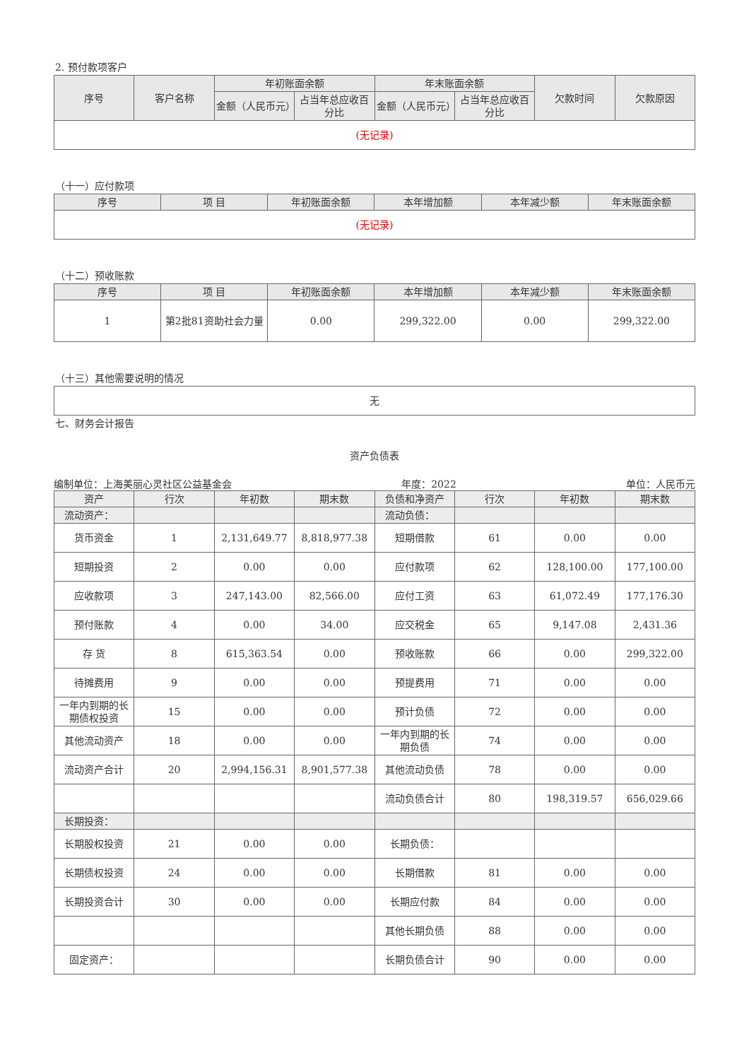2. 预付款项客户
| 序号 | 客户名称 | 年初账面余额 | | 年末账面余额 | | 欠款时间 | 欠款原因 |
| --- | --- | --- | --- | --- | --- | --- | --- |
| | | 金额（人民币元） | 占当年总应收百分比 | 金额（人民币元） | 占当年总应收百分比 | | |
| (无记录) | | | | | | | |
（十一）应付款项
| 序号 | 项 目 | 年初账面余额 | 本年增加额 | 本年减少额 | 年末账面余额 |
| --- | --- | --- | --- | --- | --- |
| (无记录) | | | | | |
（十二）预收账款
| 序号 | 项 目 | 年初账面余额 | 本年增加额 | 本年减少额 | 年末账面余额 |
| --- | --- | --- | --- | --- | --- |
| 1 | 第2批81资助社会力量 | 0.00 | 299,322.00 | 0.00 | 299,322.00 |
（十三）其他需要说明的情况
| 无 |
七、财务会计报告
资产负债表
编制单位：上海美丽心灵社区公益基金会 年度：2022 单位：人民币元
| 资产 | 行次 | 年初数 | 期末数 | 负债和净资产 | 行次 | 年初数 | 期末数 |
| 流动资产： | | | | 流动负债： | | | |
| 货币资金 | 1 | 2,131,649.77 | 8,818,977.38 | 短期借款 | 61 | 0.00 | 0.00 |
| 短期投资 | 2 | 0.00 | 0.00 | 应付款项 | 62 | 128,100.00 | 177,100.00 |
| 应收款项 | 3 | 247,143.00 | 82,566.00 | 应付工资 | 63 | 61,072.49 | 177,176.30 |
| 预付账款 | 4 | 0.00 | 34.00 | 应交税金 | 65 | 9,147.08 | 2,431.36 |
| 存 货 | 8 | 615,363.54 | 0.00 | 预收账款 | 66 | 0.00 | 299,322.00 |
| 待摊费用 | 9 | 0.00 | 0.00 | 预提费用 | 71 | 0.00 | 0.00 |
| 一年内到期的长期债权投资 | 15 | 0.00 | 0.00 | 预计负债 | 72 | 0.00 | 0.00 |
| 其他流动资产 | 18 | 0.00 | 0.00 | 一年内到期的长期负债 | 74 | 0.00 | 0.00 |
| 流动资产合计 | 20 | 2,994,156.31 | 8,901,577.38 | 其他流动负债 | 78 | 0.00 | 0.00 |
| | | | | 流动负债合计 | 80 | 198,319.57 | 656,029.66 |
| 长期投资： | | | | | | | |
| 长期股权投资 | 21 | 0.00 | 0.00 | 长期负债： | | | |
| 长期债权投资 | 24 | 0.00 | 0.00 | 长期借款 | 81 | 0.00 | 0.00 |
| 长期投资合计 | 30 | 0.00 | 0.00 | 长期应付款 | 84 | 0.00 | 0.00 |
| | | | | 其他长期负债 | 88 | 0.00 | 0.00 |
| 固定资产： | | | | 长期负债合计 | 90 | 0.00 | 0.00 |